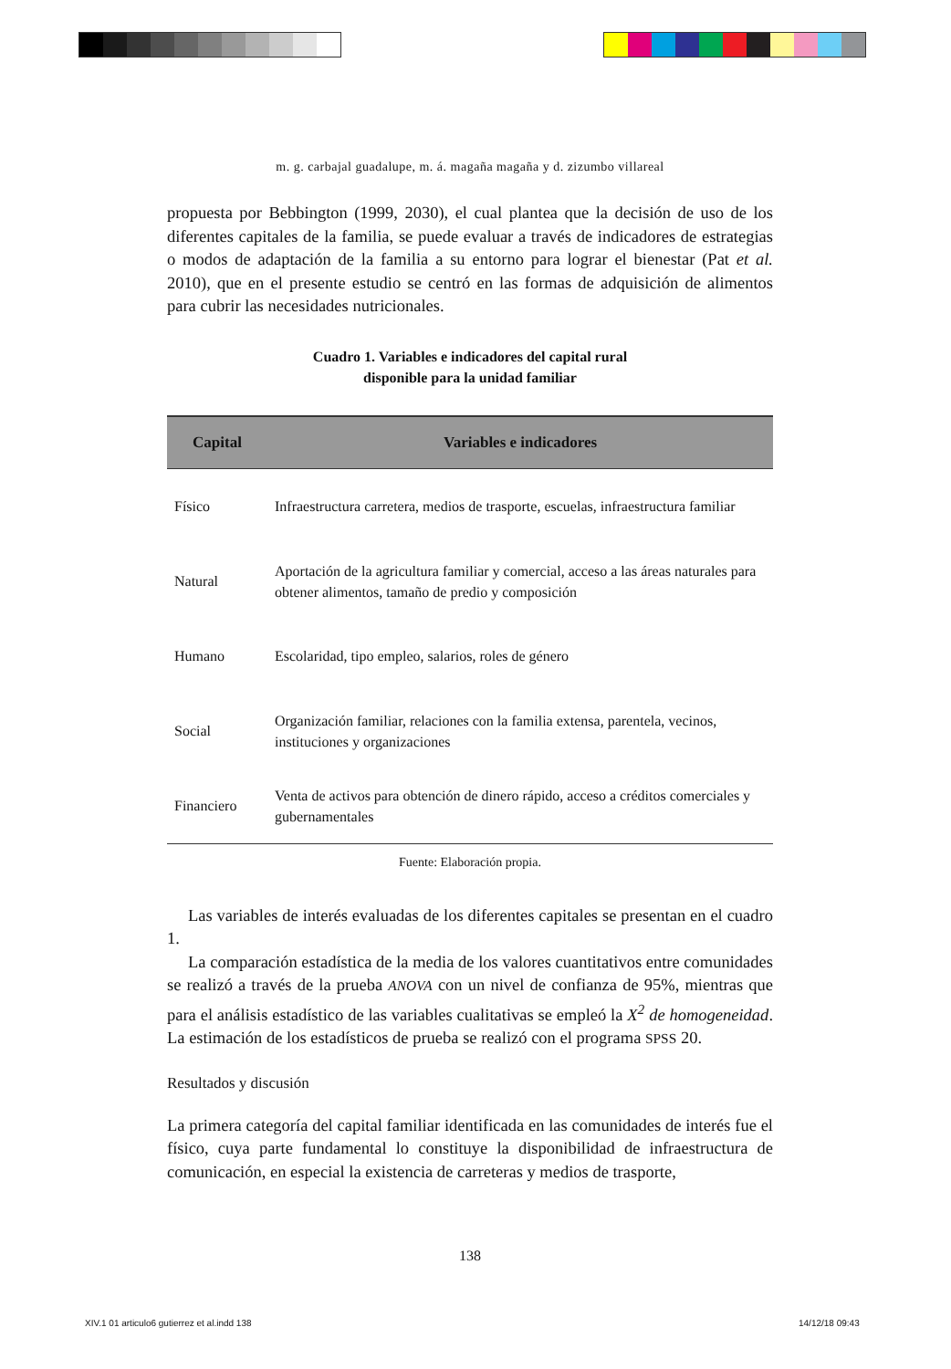m. g. carbajal guadalupe, m. á. magaña magaña y d. zizumbo villareal
propuesta por Bebbington (1999, 2030), el cual plantea que la decisión de uso de los diferentes capitales de la familia, se puede evaluar a través de indicadores de estrategias o modos de adaptación de la familia a su entorno para lograr el bienestar (Pat et al. 2010), que en el presente estudio se centró en las formas de adquisición de alimentos para cubrir las necesidades nutricionales.
Cuadro 1. Variables e indicadores del capital rural
disponible para la unidad familiar
| Capital | Variables e indicadores |
| --- | --- |
| Físico | Infraestructura carretera, medios de trasporte, escuelas, infraestructura familiar |
| Natural | Aportación de la agricultura familiar y comercial, acceso a las áreas naturales para obtener alimentos, tamaño de predio y composición |
| Humano | Escolaridad, tipo empleo, salarios, roles de género |
| Social | Organización familiar, relaciones con la familia extensa, parentela, vecinos, instituciones y organizaciones |
| Financiero | Venta de activos para obtención de dinero rápido, acceso a créditos comerciales y gubernamentales |
Fuente: Elaboración propia.
Las variables de interés evaluadas de los diferentes capitales se presentan en el cuadro 1.
La comparación estadística de la media de los valores cuantitativos entre comunidades se realizó a través de la prueba ANOVA con un nivel de confianza de 95%, mientras que para el análisis estadístico de las variables cualitativas se empleó la X<sup>2</sup> de homogeneidad. La estimación de los estadísticos de prueba se realizó con el programa SPSS 20.
Resultados y discusión
La primera categoría del capital familiar identificada en las comunidades de interés fue el físico, cuya parte fundamental lo constituye la disponibilidad de infraestructura de comunicación, en especial la existencia de carreteras y medios de trasporte,
138
XIV.1 01 articulo6 gutierrez et al.indd 138
14/12/18 09:43